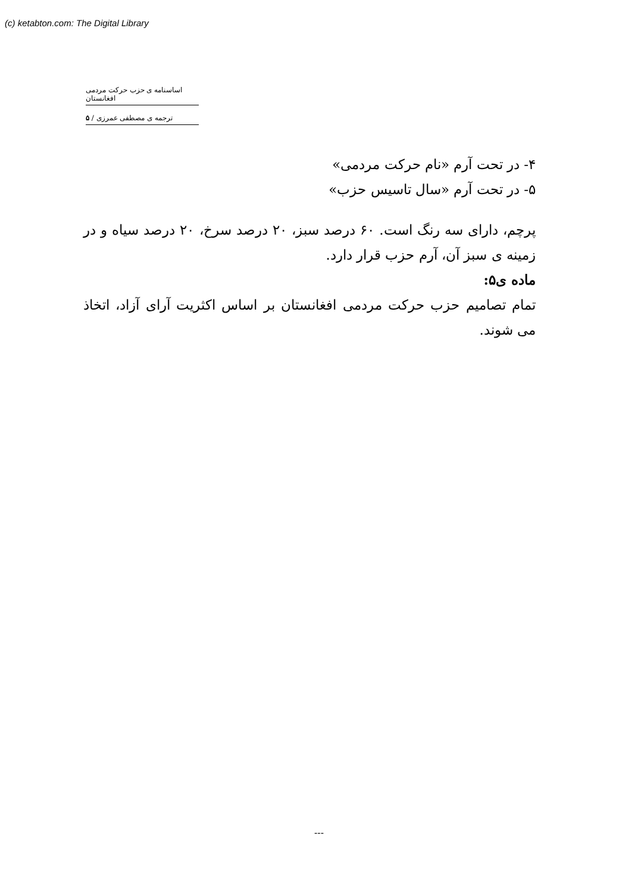(c) ketabton.com: The Digital Library
اساسنامه ی حزب حرکت مردمی افغانستان
ترجمه ی مصطفی عمرزی / ۵
۴- در تحت آرم «نام حرکت مردمی»
۵- در تحت آرم «سال تاسیس حزب»
پرچم، دارای سه رنگ است. ۶۰ درصد سبز، ۲۰ درصد سرخ، ۲۰ درصد سیاه و در زمینه ی سبز آن، آرم حزب قرار دارد.
ماده ی۵:
تمام تصامیم حزب حرکت مردمی افغانستان بر اساس اکثریت آرای آزاد، اتخاذ می شوند.
---